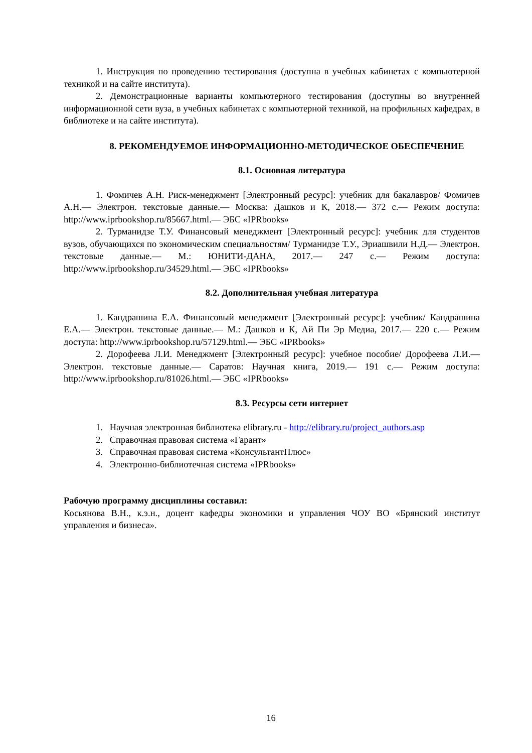1. Инструкция по проведению тестирования (доступна в учебных кабинетах с компьютерной техникой и на сайте института).
2. Демонстрационные варианты компьютерного тестирования (доступны во внутренней информационной сети вуза, в учебных кабинетах с компьютерной техникой, на профильных кафедрах, в библиотеке и на сайте института).
8. РЕКОМЕНДУЕМОЕ ИНФОРМАЦИОННО-МЕТОДИЧЕСКОЕ ОБЕСПЕЧЕНИЕ
8.1. Основная литература
1. Фомичев А.Н. Риск-менеджмент [Электронный ресурс]: учебник для бакалавров/ Фомичев А.Н.— Электрон. текстовые данные.— Москва: Дашков и К, 2018.— 372 с.— Режим доступа: http://www.iprbookshop.ru/85667.html.— ЭБС «IPRbooks»
2. Турманидзе Т.У. Финансовый менеджмент [Электронный ресурс]: учебник для студентов вузов, обучающихся по экономическим специальностям/ Турманидзе Т.У., Эриашвили Н.Д.— Электрон. текстовые данные.— М.: ЮНИТИ-ДАНА, 2017.— 247 с.— Режим доступа: http://www.iprbookshop.ru/34529.html.— ЭБС «IPRbooks»
8.2. Дополнительная учебная литература
1. Кандрашина Е.А. Финансовый менеджмент [Электронный ресурс]: учебник/ Кандрашина Е.А.— Электрон. текстовые данные.— М.: Дашков и К, Ай Пи Эр Медиа, 2017.— 220 с.— Режим доступа: http://www.iprbookshop.ru/57129.html.— ЭБС «IPRbooks»
2. Дорофеева Л.И. Менеджмент [Электронный ресурс]: учебное пособие/ Дорофеева Л.И.— Электрон. текстовые данные.— Саратов: Научная книга, 2019.— 191 с.— Режим доступа: http://www.iprbookshop.ru/81026.html.— ЭБС «IPRbooks»
8.3. Ресурсы сети интернет
1. Научная электронная библиотека elibrary.ru - http://elibrary.ru/project_authors.asp
2. Справочная правовая система «Гарант»
3. Справочная правовая система «КонсультантПлюс»
4. Электронно-библиотечная система «IPRbooks»
Рабочую программу дисциплины составил:
Косьянова В.Н., к.э.н., доцент кафедры экономики и управления ЧОУ ВО «Брянский институт управления и бизнеса».
16